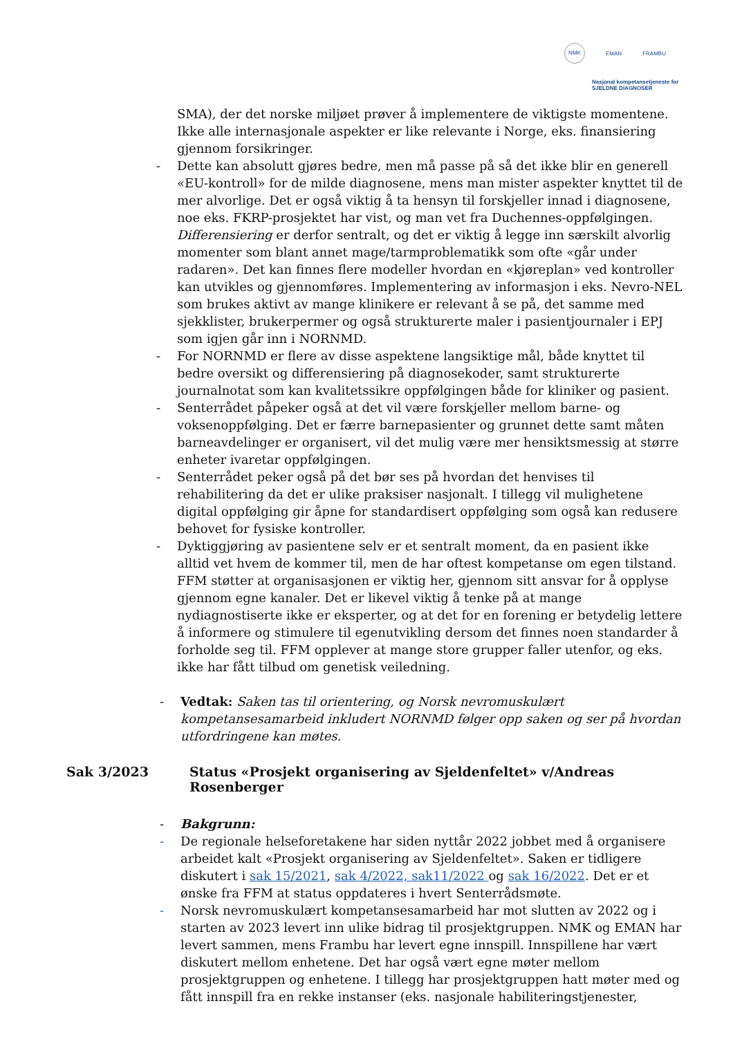NMK EMAN FRAMBU
Nasjonal kompetansetjeneste for SJELDNE DIAGNOSER
SMA), der det norske miljøet prøver å implementere de viktigste momentene. Ikke alle internasjonale aspekter er like relevante i Norge, eks. finansiering gjennom forsikringer.
- Dette kan absolutt gjøres bedre, men må passe på så det ikke blir en generell «EU-kontroll» for de milde diagnosene, mens man mister aspekter knyttet til de mer alvorlige. Det er også viktig å ta hensyn til forskjeller innad i diagnosene, noe eks. FKRP-prosjektet har vist, og man vet fra Duchennes-oppfølgingen. Differensiering er derfor sentralt, og det er viktig å legge inn særskilt alvorlig momenter som blant annet mage/tarmproblematikk som ofte «går under radaren». Det kan finnes flere modeller hvordan en «kjøreplan» ved kontroller kan utvikles og gjennomføres. Implementering av informasjon i eks. Nevro-NEL som brukes aktivt av mange klinikere er relevant å se på, det samme med sjekklister, brukerpermer og også strukturerte maler i pasientjournaler i EPJ som igjen går inn i NORNMD.
- For NORNMD er flere av disse aspektene langsiktige mål, både knyttet til bedre oversikt og differensiering på diagnosekoder, samt strukturerte journalnotat som kan kvalitetssikre oppfølgingen både for kliniker og pasient.
- Senterrådet påpeker også at det vil være forskjeller mellom barne- og voksenoppfølging. Det er færre barnepasienter og grunnet dette samt måten barneavdelinger er organisert, vil det mulig være mer hensiktsmessig at større enheter ivaretar oppfølgingen.
- Senterrådet peker også på det bør ses på hvordan det henvises til rehabilitering da det er ulike praksiser nasjonalt. I tillegg vil mulighetene digital oppfølging gir åpne for standardisert oppfølging som også kan redusere behovet for fysiske kontroller.
- Dyktiggjøring av pasientene selv er et sentralt moment, da en pasient ikke alltid vet hvem de kommer til, men de har oftest kompetanse om egen tilstand. FFM støtter at organisasjonen er viktig her, gjennom sitt ansvar for å opplyse gjennom egne kanaler. Det er likevel viktig å tenke på at mange nydiagnostiserte ikke er eksperter, og at det for en forening er betydelig lettere å informere og stimulere til egenutvikling dersom det finnes noen standarder å forholde seg til. FFM opplever at mange store grupper faller utenfor, og eks. ikke har fått tilbud om genetisk veiledning.
- Vedtak: Saken tas til orientering, og Norsk nevromuskulært kompetansesamarbeid inkludert NORNMD følger opp saken og ser på hvordan utfordringene kan møtes.
Sak 3/2023 Status «Prosjekt organisering av Sjeldenfeltet» v/Andreas Rosenberger
- Bakgrunn:
- De regionale helseforetakene har siden nyttår 2022 jobbet med å organisere arbeidet kalt «Prosjekt organisering av Sjeldenfeltet». Saken er tidligere diskutert i sak 15/2021, sak 4/2022, sak11/2022 og sak 16/2022. Det er et ønske fra FFM at status oppdateres i hvert Senterrådsmøte.
- Norsk nevromuskulært kompetansesamarbeid har mot slutten av 2022 og i starten av 2023 levert inn ulike bidrag til prosjektgruppen. NMK og EMAN har levert sammen, mens Frambu har levert egne innspill. Innspillene har vært diskutert mellom enhetene. Det har også vært egne møter mellom prosjektgruppen og enhetene. I tillegg har prosjektgruppen hatt møter med og fått innspill fra en rekke instanser (eks. nasjonale habiliteringstjenester,